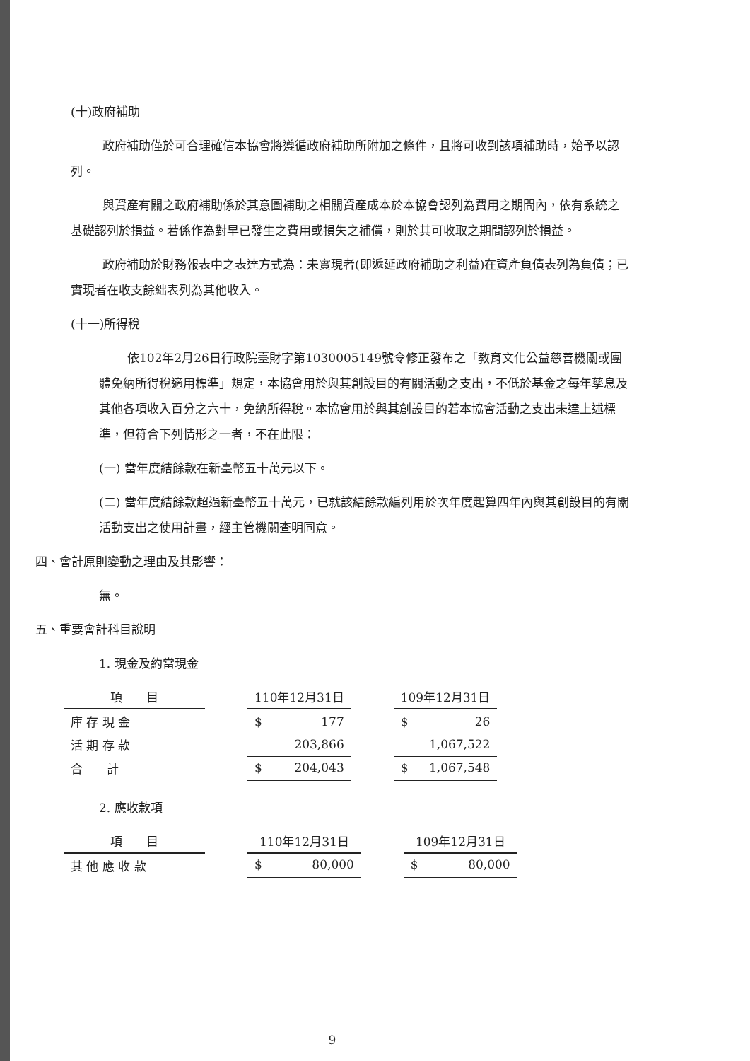(十)政府補助
政府補助僅於可合理確信本協會將遵循政府補助所附加之條件，且將可收到該項補助時，始予以認列。
與資產有關之政府補助係於其意圖補助之相關資產成本於本協會認列為費用之期間內，依有系統之基礎認列於損益。若係作為對早已發生之費用或損失之補償，則於其可收取之期間認列於損益。
政府補助於財務報表中之表達方式為：未實現者(即遞延政府補助之利益)在資產負債表列為負債；已實現者在收支餘絀表列為其他收入。
(十一)所得稅
依102年2月26日行政院臺財字第1030005149號令修正發布之「教育文化公益慈善機關或團體免納所得稅適用標準」規定，本協會用於與其創設目的有關活動之支出，不低於基金之每年孳息及其他各項收入百分之六十，免納所得稅。本協會用於與其創設目的若本協會活動之支出未達上述標準，但符合下列情形之一者，不在此限：
(一) 當年度結餘款在新臺幣五十萬元以下。
(二) 當年度結餘款超過新臺幣五十萬元，已就該結餘款編列用於次年度起算四年內與其創設目的有關活動支出之使用計畫，經主管機關查明同意。
四、會計原則變動之理由及其影響：
無。
五、重要會計科目說明
1. 現金及約當現金
| 項 目 | | 110年12月31日 | | | 109年12月31日 | |
| 庫 存 現 金 | | $ | 177 | | $ | 26 |
| 活 期 存 款 | | | 203,866 | | | 1,067,522 |
| 合 計 | | $ | 204,043 | | $ | 1,067,548 |
2. 應收款項
| 項 目 | | 110年12月31日 | | | 109年12月31日 | |
| 其 他 應 收 款 | | $ | 80,000 | | $ | 80,000 |
9